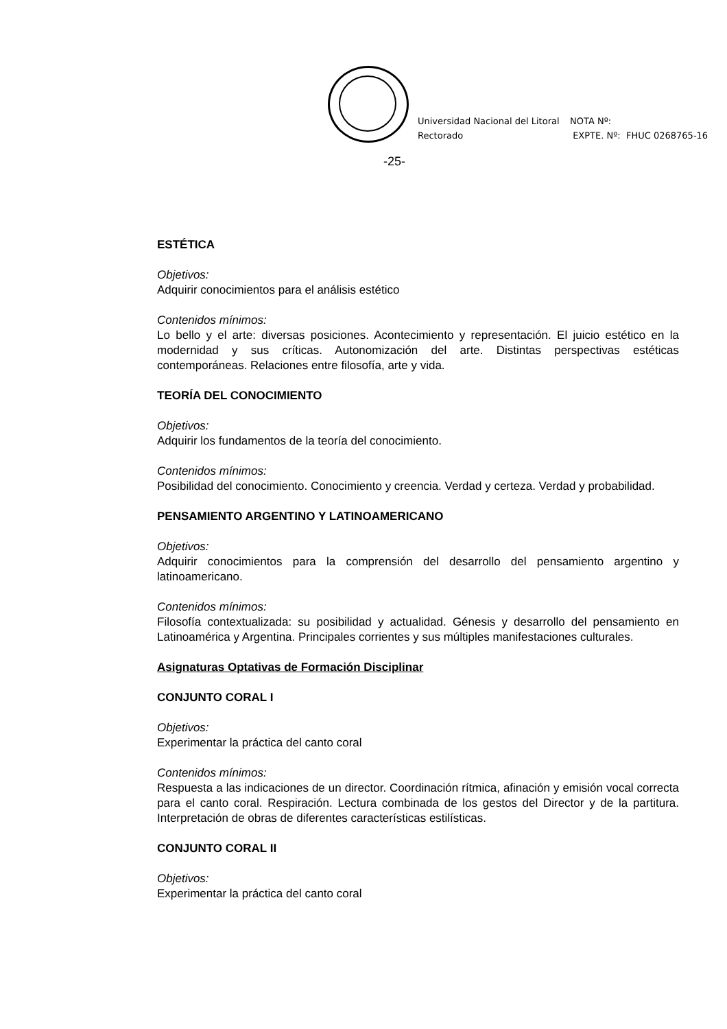Universidad Nacional del Litoral
Rectorado
NOTA Nº:
EXPTE. Nº: FHUC 0268765-16
-25-
ESTÉTICA
Objetivos:
Adquirir conocimientos para el análisis estético
Contenidos mínimos:
Lo bello y el arte: diversas posiciones. Acontecimiento y representación. El juicio estético en la modernidad y sus críticas. Autonomización del arte. Distintas perspectivas estéticas contemporáneas. Relaciones entre filosofía, arte y vida.
TEORÍA DEL CONOCIMIENTO
Objetivos:
Adquirir los fundamentos de la teoría del conocimiento.
Contenidos mínimos:
Posibilidad del conocimiento. Conocimiento y creencia. Verdad y certeza. Verdad y probabilidad.
PENSAMIENTO ARGENTINO Y LATINOAMERICANO
Objetivos:
Adquirir conocimientos para la comprensión del desarrollo del pensamiento argentino y latinoamericano.
Contenidos mínimos:
Filosofía contextualizada: su posibilidad y actualidad. Génesis y desarrollo del pensamiento en Latinoamérica y Argentina. Principales corrientes y sus múltiples manifestaciones culturales.
Asignaturas Optativas de Formación Disciplinar
CONJUNTO CORAL I
Objetivos:
Experimentar la práctica del canto coral
Contenidos mínimos:
Respuesta a las indicaciones de un director. Coordinación rítmica, afinación y emisión vocal correcta para el canto coral. Respiración. Lectura combinada de los gestos del Director y de la partitura. Interpretación de obras de diferentes características estilísticas.
CONJUNTO CORAL II
Objetivos:
Experimentar la práctica del canto coral